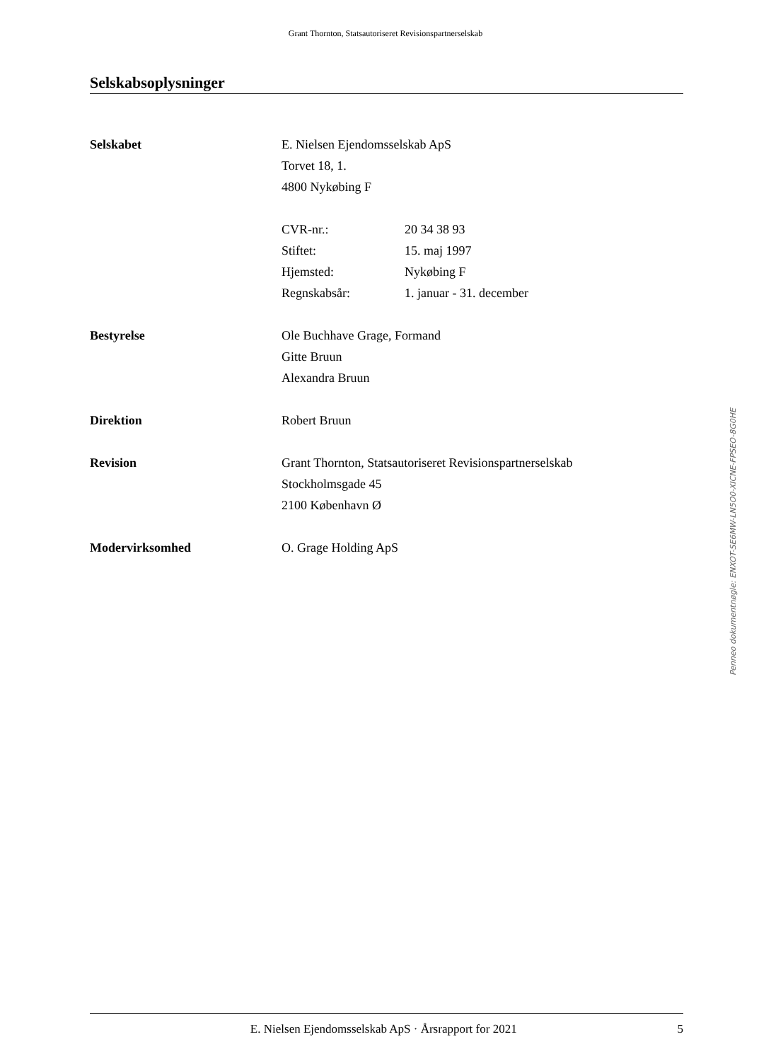Grant Thornton, Statsautoriseret Revisionspartnerselskab
Selskabsoplysninger
Selskabet E. Nielsen Ejendomsselskab ApS
Torvet 18, 1.
4800 Nykøbing F
CVR-nr.: 20 34 38 93
Stiftet: 15. maj 1997
Hjemsted: Nykøbing F
Regnskabsår: 1. januar - 31. december
Bestyrelse Ole Buchhave Grage, Formand
Gitte Bruun
Alexandra Bruun
Direktion Robert Bruun
Revision Grant Thornton, Statsautoriseret Revisionspartnerselskab
Stockholmsgade 45
2100 København Ø
Modervirksomhed O. Grage Holding ApS
Penneo dokumentnøgle: ENXOT-SE6MW-LN5O0-XICNE-FPSEO-8G0HE
E. Nielsen Ejendomsselskab ApS · Årsrapport for 2021 5